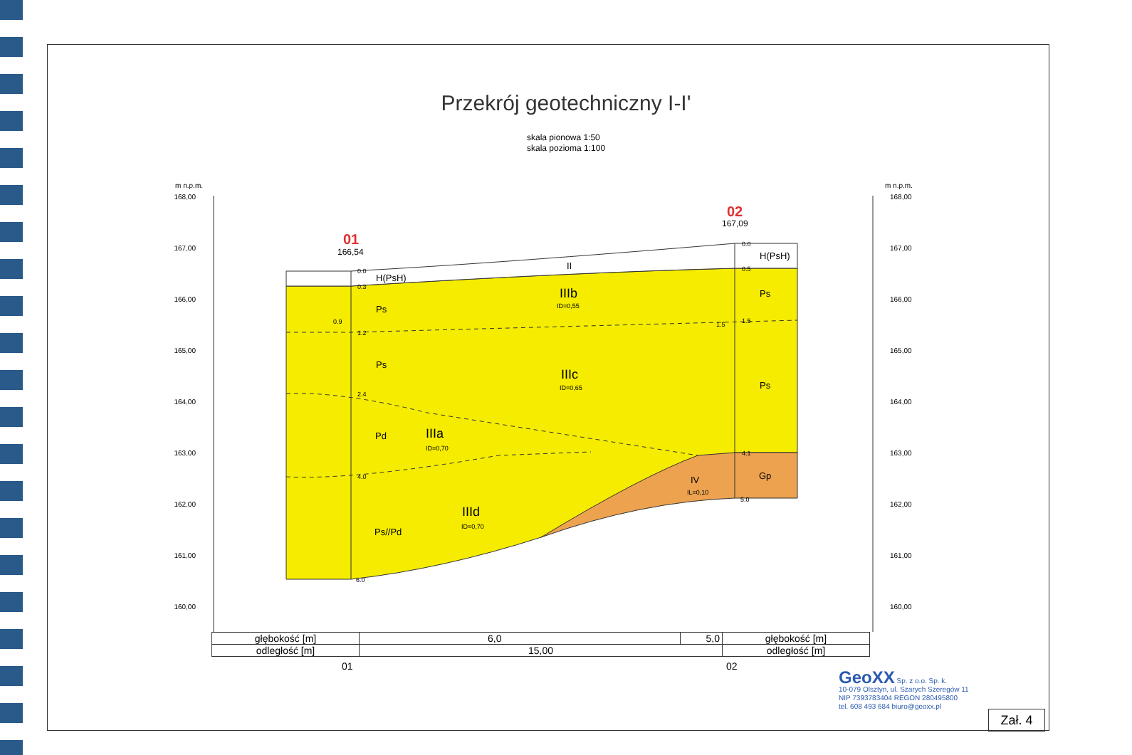Przekrój geotechniczny I-I'
skala pionowa 1:50
skala pozioma 1:100
168,00
167,00
166,00
165,00
164,00
163,00
162,00
161,00
160,00
m n.p.m.
168,00
167,00
166,00
165,00
164,00
163,00
162,00
161,00
160,00
m n.p.m.
01
166,54
02
167,09
H(PsH)
Ps
Ps
Pd
Ps//Pd
H(PsH)
Ps
Ps
Gp
II
IV
IIIb
IIIc
IIIa
IIId
ID=0,55
ID=0,65
ID=0,70
ID=0,70
IL=0,10
0.0
0.3
1.2
2.4
4.0
6.0
0.9
0.0
0.5
1.5
4.1
5.0
1.5
| głębokość [m] | 6,0 | 5,0 | głębokość [m] |
| odległość [m] | 15,00 | | odległość [m] |
01 02
GeoXX Sp. z o.o. Sp. k.
10-079 Olsztyn, ul. Szarych Szeregów 11
NIP 7393783404 REGON 280495800
tel. 608 493 684 biuro@geoxx.pl
Zał. 4